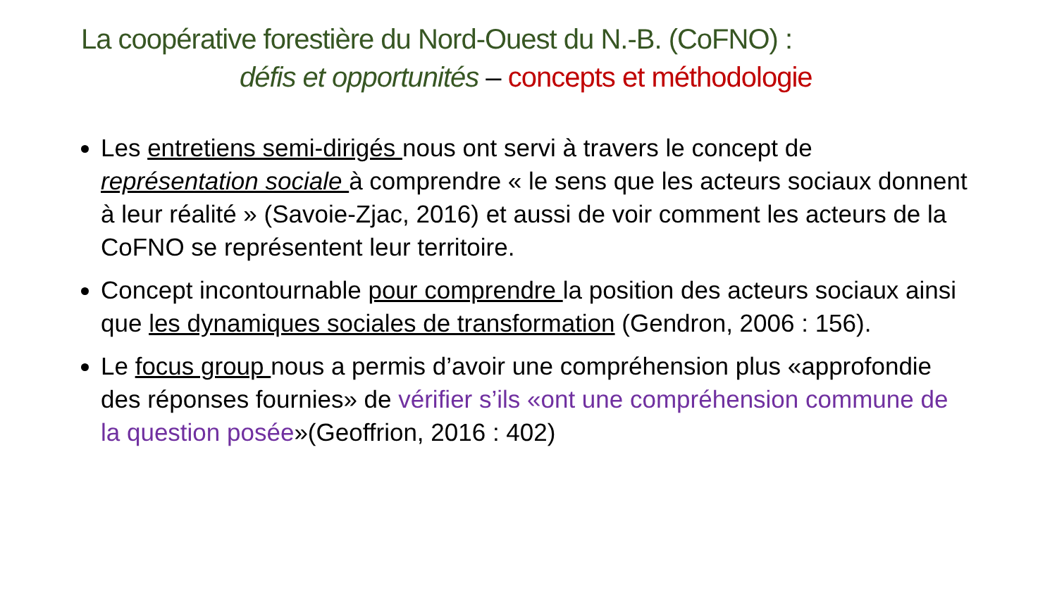La coopérative forestière du Nord-Ouest du N.-B. (CoFNO) :
défis et opportunités – concepts et méthodologie
Les entretiens semi-dirigés nous ont servi à travers le concept de représentation sociale à comprendre « le sens que les acteurs sociaux donnent à leur réalité » (Savoie-Zjac, 2016) et aussi de voir comment les acteurs de la CoFNO se représentent leur territoire.
Concept incontournable pour comprendre la position des acteurs sociaux ainsi que les dynamiques sociales de transformation (Gendron, 2006 : 156).
Le focus group nous a permis d’avoir une compréhension plus «approfondie des réponses fournies» de vérifier s’ils «ont une compréhension commune de la question posée»(Geoffrion, 2016 : 402)